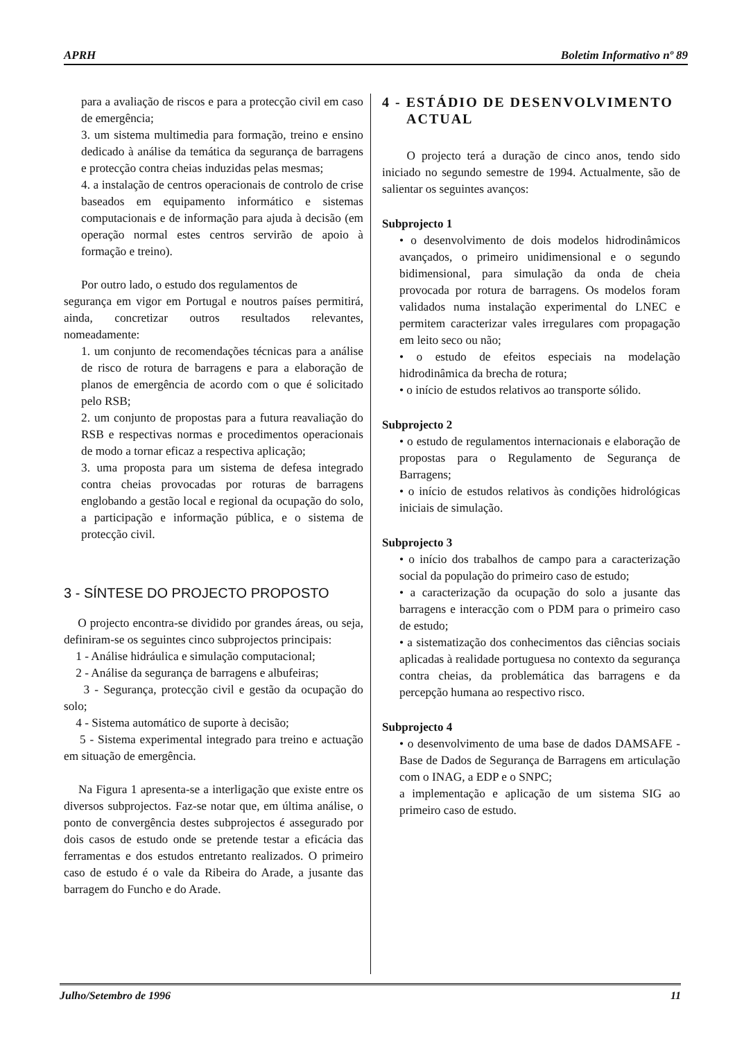APRH Boletim Informativo nº 89
para a avaliação de riscos e para a protecção civil em caso de emergência;
3. um sistema multimedia para formação, treino e ensino dedicado à análise da temática da segurança de barragens e protecção contra cheias induzidas pelas mesmas;
4. a instalação de centros operacionais de controlo de crise baseados em equipamento informático e sistemas computacionais e de informação para ajuda à decisão (em operação normal estes centros servirão de apoio à formação e treino).
Por outro lado, o estudo dos regulamentos de
segurança em vigor em Portugal e noutros países permitirá, ainda, concretizar outros resultados relevantes, nomeadamente:
1. um conjunto de recomendações técnicas para a análise de risco de rotura de barragens e para a elaboração de planos de emergência de acordo com o que é solicitado pelo RSB;
2. um conjunto de propostas para a futura reavaliação do RSB e respectivas normas e procedimentos operacionais de modo a tornar eficaz a respectiva aplicação;
3. uma proposta para um sistema de defesa integrado contra cheias provocadas por roturas de barragens englobando a gestão local e regional da ocupação do solo, a participação e informação pública, e o sistema de protecção civil.
3 - SÍNTESE DO PROJECTO PROPOSTO
O projecto encontra-se dividido por grandes áreas, ou seja, definiram-se os seguintes cinco subprojectos principais:
1 - Análise hidráulica e simulação computacional;
2 - Análise da segurança de barragens e albufeiras;
3 - Segurança, protecção civil e gestão da ocupação do solo;
4 - Sistema automático de suporte à decisão;
5 - Sistema experimental integrado para treino e actuação em situação de emergência.
Na Figura 1 apresenta-se a interligação que existe entre os diversos subprojectos. Faz-se notar que, em última análise, o ponto de convergência destes subprojectos é assegurado por dois casos de estudo onde se pretende testar a eficácia das ferramentas e dos estudos entretanto realizados. O primeiro caso de estudo é o vale da Ribeira do Arade, a jusante das barragem do Funcho e do Arade.
4 - ESTÁDIO DE DESENVOLVIMENTO
ACTUAL
O projecto terá a duração de cinco anos, tendo sido iniciado no segundo semestre de 1994. Actualmente, são de salientar os seguintes avanços:
Subprojecto 1
• o desenvolvimento de dois modelos hidrodinâmicos avançados, o primeiro unidimensional e o segundo bidimensional, para simulação da onda de cheia provocada por rotura de barragens. Os modelos foram validados numa instalação experimental do LNEC e permitem caracterizar vales irregulares com propagação em leito seco ou não;
• o estudo de efeitos especiais na modelação hidrodinâmica da brecha de rotura;
• o início de estudos relativos ao transporte sólido.
Subprojecto 2
• o estudo de regulamentos internacionais e elaboração de propostas para o Regulamento de Segurança de Barragens;
• o início de estudos relativos às condições hidrológicas iniciais de simulação.
Subprojecto 3
• o início dos trabalhos de campo para a caracterização social da população do primeiro caso de estudo;
• a caracterização da ocupação do solo a jusante das barragens e interacção com o PDM para o primeiro caso de estudo;
• a sistematização dos conhecimentos das ciências sociais aplicadas à realidade portuguesa no contexto da segurança contra cheias, da problemática das barragens e da percepção humana ao respectivo risco.
Subprojecto 4
• o desenvolvimento de uma base de dados DAMSAFE - Base de Dados de Segurança de Barragens em articulação com o INAG, a EDP e o SNPC;
a implementação e aplicação de um sistema SIG ao primeiro caso de estudo.
Julho/Setembro de 1996 11